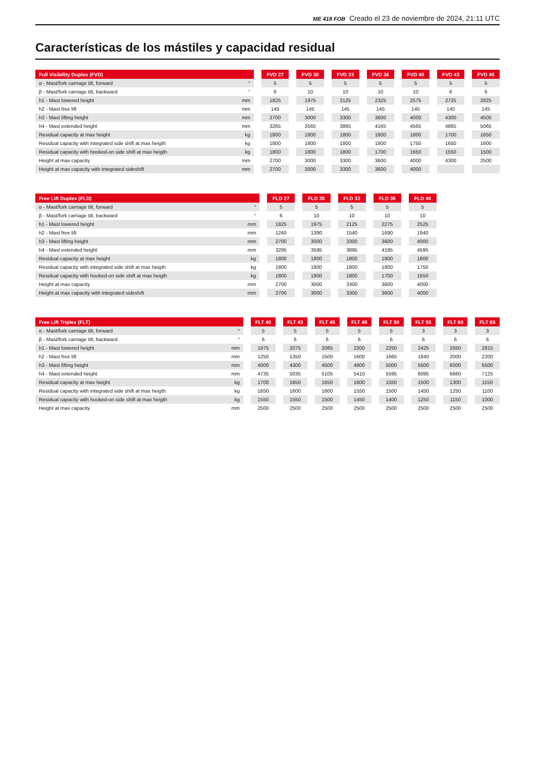ME 418 FOB Creado el 23 de noviembre de 2024, 21:11 UTC
Características de los mástiles y capacidad residual
| Full Visibility Duplex (FVD) | | | FVD 27 | | FVD 30 | | FVD 33 | | FVD 36 | | FVD 40 | | FVD 43 | | FVD 45 |
| --- | --- | --- | --- | --- | --- | --- | --- | --- | --- | --- | --- | --- | --- | --- | --- |
| α - Mast/fork carriage tilt, forward | ° | | 5 | | 5 | | 5 | | 5 | | 5 | | 5 | | 5 |
| β - Mast/fork carriage tilt, backward | ° | | 6 | | 10 | | 10 | | 10 | | 10 | | 6 | | 6 |
| h1 - Mast lowered height | mm | | 1825 | | 1975 | | 2125 | | 2325 | | 2575 | | 2725 | | 2825 |
| h2 - Mast free lift | mm | | 145 | | 145 | | 145 | | 145 | | 145 | | 145 | | 145 |
| h3 - Mast lifting height | mm | | 2700 | | 3000 | | 3300 | | 3600 | | 4000 | | 4300 | | 4500 |
| h4 - Mast extended height | mm | | 3265 | | 3565 | | 3865 | | 4165 | | 4565 | | 4865 | | 5065 |
| Residual capacity at max height | kg | | 1800 | | 1800 | | 1800 | | 1800 | | 1800 | | 1700 | | 1650 |
| Residual capacity with integrated side shift at max heigth | kg | | 1800 | | 1800 | | 1800 | | 1800 | | 1750 | | 1650 | | 1600 |
| Residual capacity with hooked-on side shift at max heigth | kg | | 1800 | | 1800 | | 1800 | | 1700 | | 1650 | | 1550 | | 1500 |
| Height at max capacity | mm | | 2700 | | 3000 | | 3300 | | 3600 | | 4000 | | 4300 | | 2500 |
| Height at max capacity with integrated sideshift | mm | | 2700 | | 3000 | | 3300 | | 3600 | | 4000 | | | | |
| Free Lift Duplex (FLD) | | | FLD 27 | | FLD 30 | | FLD 33 | | FLD 36 | | FLD 40 |
| --- | --- | --- | --- | --- | --- | --- | --- | --- | --- | --- | --- |
| α - Mast/fork carriage tilt, forward | ° | | 5 | | 5 | | 5 | | 5 | | 5 |
| β - Mast/fork carriage tilt, backward | ° | | 6 | | 10 | | 10 | | 10 | | 10 |
| h1 - Mast lowered height | mm | | 1825 | | 1975 | | 2125 | | 2275 | | 2525 |
| h2 - Mast free lift | mm | | 1240 | | 1390 | | 1540 | | 1690 | | 1940 |
| h3 - Mast lifting height | mm | | 2700 | | 3000 | | 3300 | | 3600 | | 4000 |
| h4 - Mast extended height | mm | | 3295 | | 3595 | | 3895 | | 4195 | | 4595 |
| Residual capacity at max height | kg | | 1800 | | 1800 | | 1800 | | 1800 | | 1800 |
| Residual capacity with integrated side shift at max heigth | kg | | 1800 | | 1800 | | 1800 | | 1800 | | 1750 |
| Residual capacity with hooked-on side shift at max heigth | kg | | 1800 | | 1800 | | 1800 | | 1700 | | 1650 |
| Height at max capacity | mm | | 2700 | | 3000 | | 3300 | | 3600 | | 4000 |
| Height at max capacity with integrated sideshift | mm | | 2700 | | 3000 | | 3300 | | 3600 | | 4000 |
| Free Lift Triplex (FLT) | | | FLT 40 | | FLT 43 | | FLT 45 | | FLT 48 | | FLT 50 | | FLT 55 | | FLT 60 | | FLT 65 |
| --- | --- | --- | --- | --- | --- | --- | --- | --- | --- | --- | --- | --- | --- | --- | --- | --- | --- |
| α - Mast/fork carriage tilt, forward | ° | | 5 | | 5 | | 5 | | 5 | | 5 | | 3 | | 3 | | 3 |
| β - Mast/fork carriage tilt, backward | ° | | 6 | | 6 | | 6 | | 6 | | 6 | | 6 | | 6 | | 6 |
| h1 - Mast lowered height | mm | | 1975 | | 2075 | | 2085 | | 2200 | | 2250 | | 2425 | | 2650 | | 2815 |
| h2 - Mast free lift | mm | | 1250 | | 1350 | | 1500 | | 1600 | | 1665 | | 1840 | | 2000 | | 2200 |
| h3 - Mast lifting height | mm | | 4000 | | 4300 | | 4500 | | 4800 | | 5000 | | 5500 | | 6000 | | 6500 |
| h4 - Mast extended height | mm | | 4735 | | 5035 | | 5105 | | 5410 | | 5595 | | 6095 | | 6660 | | 7125 |
| Residual capacity at max height | kg | | 1700 | | 1650 | | 1650 | | 1600 | | 1550 | | 1500 | | 1300 | | 1150 |
| Residual capacity with integrated side shift at max heigth | kg | | 1650 | | 1600 | | 1600 | | 1550 | | 1500 | | 1450 | | 1250 | | 1100 |
| Residual capacity with hooked-on side shift at max heigth | kg | | 1550 | | 1550 | | 1500 | | 1450 | | 1400 | | 1250 | | 1150 | | 1000 |
| Height at max capacity | mm | | 2500 | | 2500 | | 2500 | | 2500 | | 2500 | | 2500 | | 2500 | | 2500 |